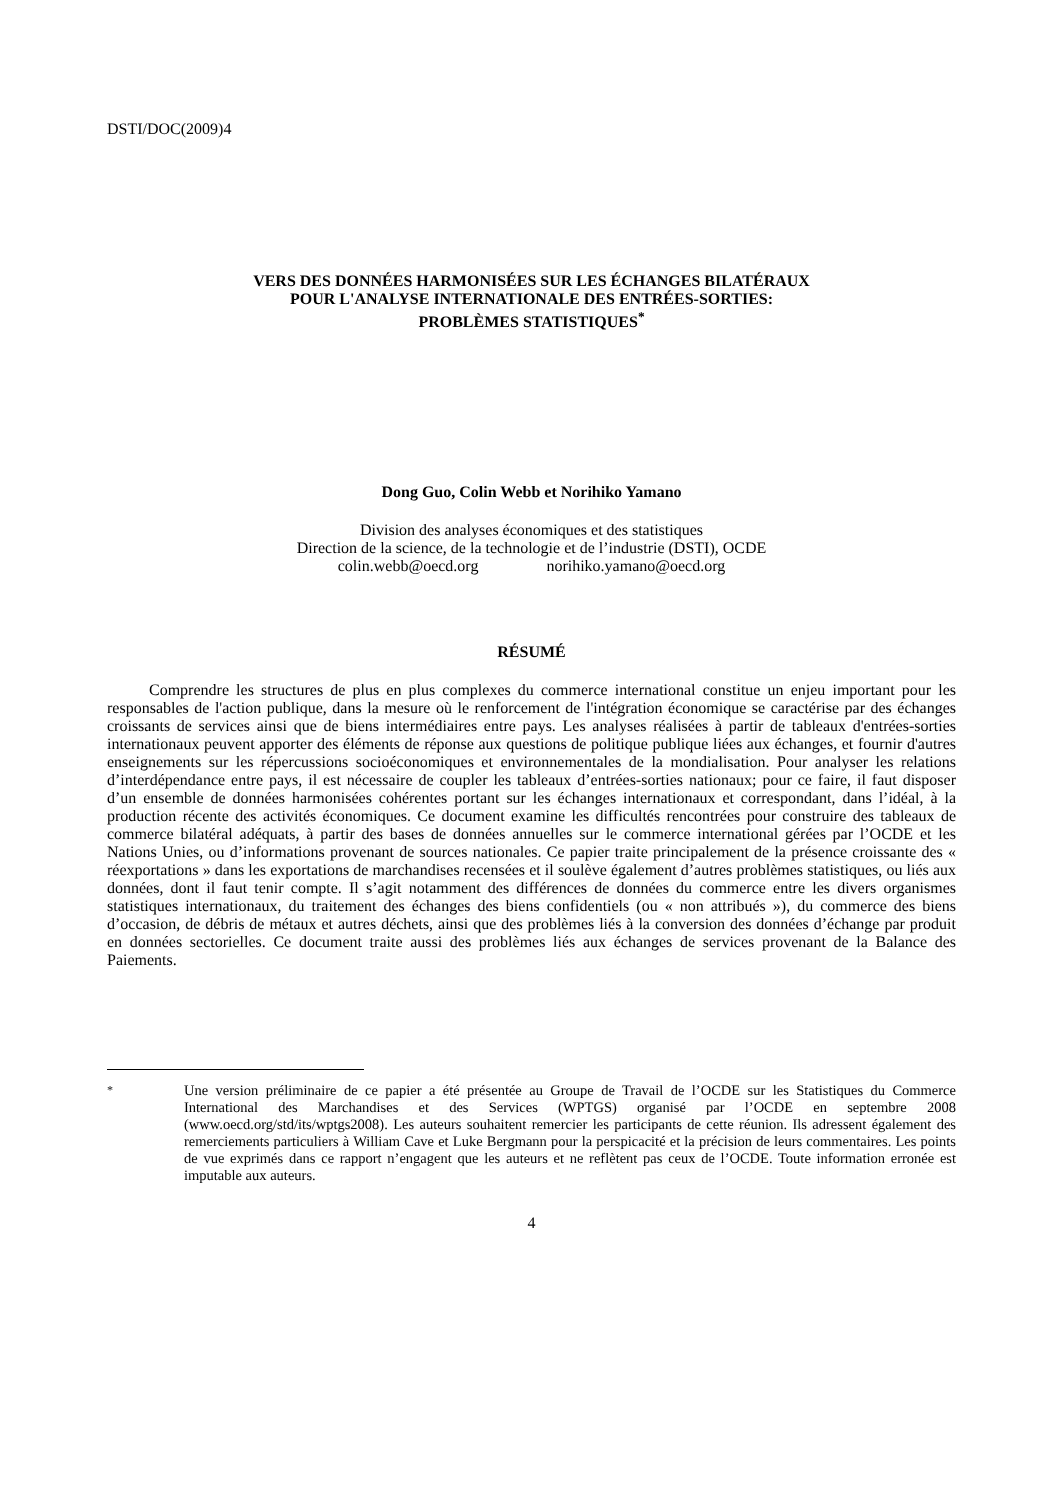DSTI/DOC(2009)4
VERS DES DONNÉES HARMONISÉES SUR LES ÉCHANGES BILATÉRAUX
POUR L'ANALYSE INTERNATIONALE DES ENTRÉES-SORTIES:
PROBLÈMES STATISTIQUES<sup>*</sup>
Dong Guo, Colin Webb et Norihiko Yamano
Division des analyses économiques et des statistiques
Direction de la science, de la technologie et de l’industrie (DSTI), OCDE
colin.webb@oecd.org norihiko.yamano@oecd.org
RÉSUMÉ
Comprendre les structures de plus en plus complexes du commerce international constitue un enjeu important pour les responsables de l'action publique, dans la mesure où le renforcement de l'intégration économique se caractérise par des échanges croissants de services ainsi que de biens intermédiaires entre pays. Les analyses réalisées à partir de tableaux d'entrées-sorties internationaux peuvent apporter des éléments de réponse aux questions de politique publique liées aux échanges, et fournir d'autres enseignements sur les répercussions socioéconomiques et environnementales de la mondialisation. Pour analyser les relations d’interdépendance entre pays, il est nécessaire de coupler les tableaux d’entrées-sorties nationaux; pour ce faire, il faut disposer d’un ensemble de données harmonisées cohérentes portant sur les échanges internationaux et correspondant, dans l’idéal, à la production récente des activités économiques. Ce document examine les difficultés rencontrées pour construire des tableaux de commerce bilatéral adéquats, à partir des bases de données annuelles sur le commerce international gérées par l’OCDE et les Nations Unies, ou d’informations provenant de sources nationales. Ce papier traite principalement de la présence croissante des « réexportations » dans les exportations de marchandises recensées et il soulève également d’autres problèmes statistiques, ou liés aux données, dont il faut tenir compte. Il s’agit notamment des différences de données du commerce entre les divers organismes statistiques internationaux, du traitement des échanges des biens confidentiels (ou « non attribués »), du commerce des biens d’occasion, de débris de métaux et autres déchets, ainsi que des problèmes liés à la conversion des données d’échange par produit en données sectorielles. Ce document traite aussi des problèmes liés aux échanges de services provenant de la Balance des Paiements.
<sup>*</sup> Une version préliminaire de ce papier a été présentée au Groupe de Travail de l’OCDE sur les Statistiques du Commerce International des Marchandises et des Services (WPTGS) organisé par l’OCDE en septembre 2008 (www.oecd.org/std/its/wptgs2008). Les auteurs souhaitent remercier les participants de cette réunion. Ils adressent également des remerciements particuliers à William Cave et Luke Bergmann pour la perspicacité et la précision de leurs commentaires. Les points de vue exprimés dans ce rapport n’engagent que les auteurs et ne reflètent pas ceux de l’OCDE. Toute information erronée est imputable aux auteurs.
4